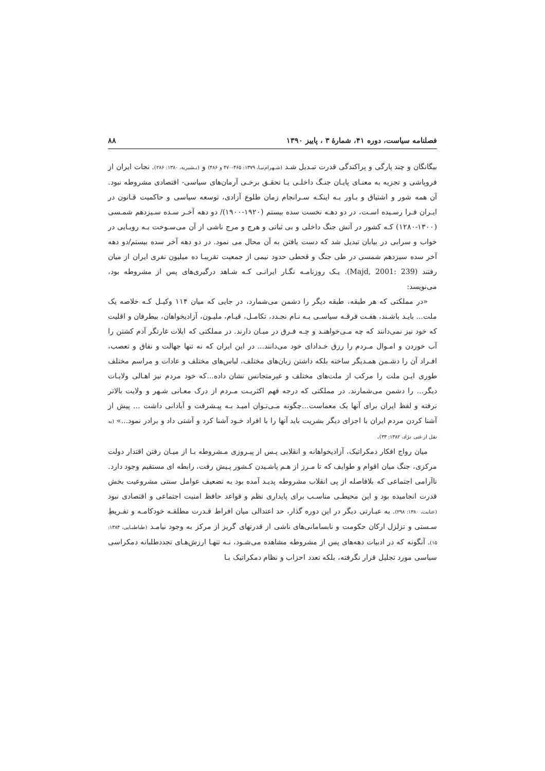فصلنامه سیاست، دوره ۴۱، شمارهٔ ۳ ، پاییز ۱۳۹۰ ۸۸
بیگانگان و چند پارگی و پراکندگی قدرت تبـدیل شـد (شـهرام‌نیـا، ۱۳۷۹: ۴۶۵-۴۷۰ و ۴۸۶) و (بـشیریه، ۱۳۸۰: ۲۸۶). نجات ایران از فروپاشی و تجزیه به معنـای پایـان جنـگ داخلـی یـا تحقـق برخـی آرمان‌های سیاسی- اقتصادی مشروطه نبود. آن همه شور و اشتیاق و بـاور بـه اینکـه سـرانجام زمان طلوع آزادی، توسعه سیاسی و حاکمیت قـانون در ایـران فـرا رسـیده اسـت، در دو دهـه نخست سده بیستم (۱۹۲۰-۱۹۰۰)/ دو دهه آخـر سـده سـیزدهم شمـسی (۱۳۰۰-۱۲۸۰) کـه کشور در آتش جنگ داخلی و بی ثباتی و هرج و مرج ناشی از آن می‌سـوخت بـه رویـایی در خواب و سرابی در بیابان تبدیل شد که دست یافتن به آن محال می نمود. در دو دهه آخر سده بیستم/دو دهه آخر سده سیزدهم شمسی در طی جنگ و قحطی حدود نیمی از جمعیت تقریبـا ده میلیون نفری ایران از میان رفتند (Majd, 2001: 239). یـک روزنامـه نگـار ایرانـی کـه شـاهد درگیری‌های پس از مشروطه بود، می‌نویسد:
«در مملکتی که هر طبقه، طبقه دیگر را دشمن می‌شمارد، در جایی که میان ۱۱۴ وکیـل کـه خلاصه یک ملت... بایـد باشـند، هفـت فرقـه سیاسـی بـه نـام نجـدد، تکامـل، قیـام، ملیـون، آزادیخواهان، بیطرفان و اقلیت که خود نیز نمی‌دانند که چه مـی‌خواهنـد و چـه فـرق در میـان دارند. در مملکتی که ایلات غارتگر آدم کشتن را آب خوردن و امـوال مـردم را رزق خـدادای خود می‌دانند... در این ایران که نه تنها جهالت و نفاق و تعصب، افـراد آن را دشـمن همـدیگر ساخته بلکه داشتن زبان‌های مختلف، لباس‌های مختلف و عادات و مراسم مختلف طوری ایـن ملت را مرکب از ملت‌های مختلف و غیرمتجانس نشان داده...که خود مردم نیز اهـالی ولایـات دیگر... را دشمن می‌شمارند. در مملکتی که درجه فهم اکثریـت مـردم از درک معـانی شـهر و ولایت بالاتر نرفته و لفظ ایران برای آنها یک معماست...چگونه مـی‌تـوان امیـد بـه پیـشرفت و آبادانی داشت ... پیش از آشنا کردن مردم ایران با اجزای دیگر بشریت باید آنها را با افراد خـود آشنا کرد و آشتی داد و برادر نمود...» (به نقل از غنی نژاد، ۱۳۸۲: ۳۳).
میان رواج افکار دمکراتیک، آزادیخواهانه و انقلابی پـس از پیـروزی مـشروطه بـا از میـان رفتن اقتدار دولت مرکزی، جنگ میان اقوام و طوایف که تا مـرز از هـم پاشـیدن کـشور پـیش رفت، رابطه ای مستقیم وجود دارد. ناآرامی اجتماعی که بلافاصله از پی انقلاب مشروطه پدیـد آمده بود به تضعیف عوامل سنتی مشروعیت بخش قدرت انجامیده بود و این محیطـی مناسـب برای پایداری نظم و قواعد حافظ امنیت اجتماعی و اقتصادی نبود (عنایت، ۱۳۸۰: ۲۹۸). به عبـارتی دیگر در این دوره گذار، حد اعتدالی میان افراط قـدرت مطلقـه خودکامـه و تفـریطِ سـستی و تزلزل ارکان حکومت و نابسامانی‌های ناشی از قدرتهای گریز از مرکز به وجود نیامـد (طباطبـایی، ۱۳۸۴: ۱۵). آنگونه که در ادبیات دهه‌های پس از مشروطه مشاهده می‌شـود، نـه تنهـا ارزش‌هـای تجددطلبانه دمکراسی سیاسی مورد تجلیل قرار نگرفته، بلکه تعدد احزاب و نظام دمکراتیک بـا